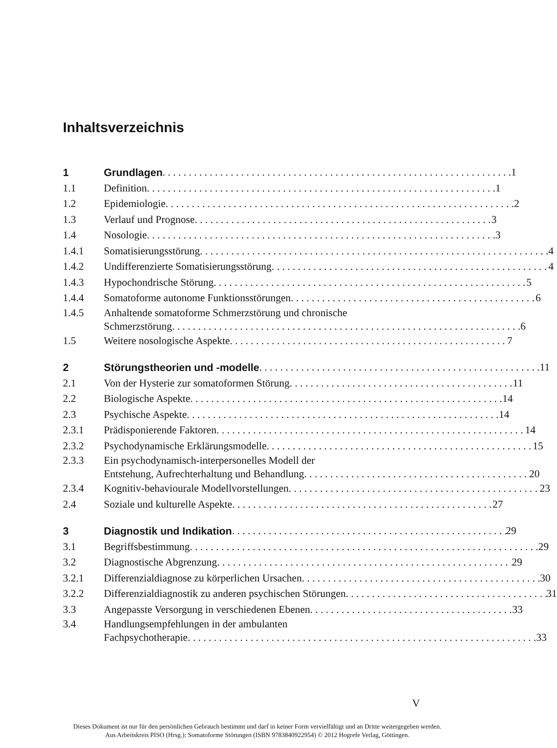Inhaltsverzeichnis
1 Grundlagen 1
1.1 Definition 1
1.2 Epidemiologie 2
1.3 Verlauf und Prognose 3
1.4 Nosologie 3
1.4.1 Somatisierungsstörung 4
1.4.2 Undifferenzierte Somatisierungsstörung 4
1.4.3 Hypochondrische Störung 5
1.4.4 Somatoforme autonome Funktionsstörungen 6
1.4.5 Anhaltende somatoforme Schmerzstörung und chronische
Schmerzstörung 6
1.5 Weitere nosologische Aspekte 7
2 Störungstheorien und -modelle 11
2.1 Von der Hysterie zur somatoformen Störung 11
2.2 Biologische Aspekte 14
2.3 Psychische Aspekte 14
2.3.1 Prädisponierende Faktoren 14
2.3.2 Psychodynamische Erklärungsmodelle 15
2.3.3 Ein psychodynamisch-interpersonelles Modell der
Entstehung, Aufrechterhaltung und Behandlung 20
2.3.4 Kognitiv-behaviourale Modellvorstellungen 23
2.4 Soziale und kulturelle Aspekte 27
3 Diagnostik und Indikation 29
3.1 Begriffsbestimmung 29
3.2 Diagnostische Abgrenzung 29
3.2.1 Differenzialdiagnose zu körperlichen Ursachen 30
3.2.2 Differenzialdiagnostik zu anderen psychischen Störungen 31
3.3 Angepasste Versorgung in verschiedenen Ebenen 33
3.4 Handlungsempfehlungen in der ambulanten
Fachpsychotherapie 33
V
Dieses Dokument ist nur für den persönlichen Gebrauch bestimmt und darf in keiner Form vervielfältigt und an Dritte weitergegeben werden.
Aus Arbeitskreis PISO (Hrsg.): Somatoforme Störungen (ISBN 9783840922954) © 2012 Hogrefe Verlag, Göttingen.